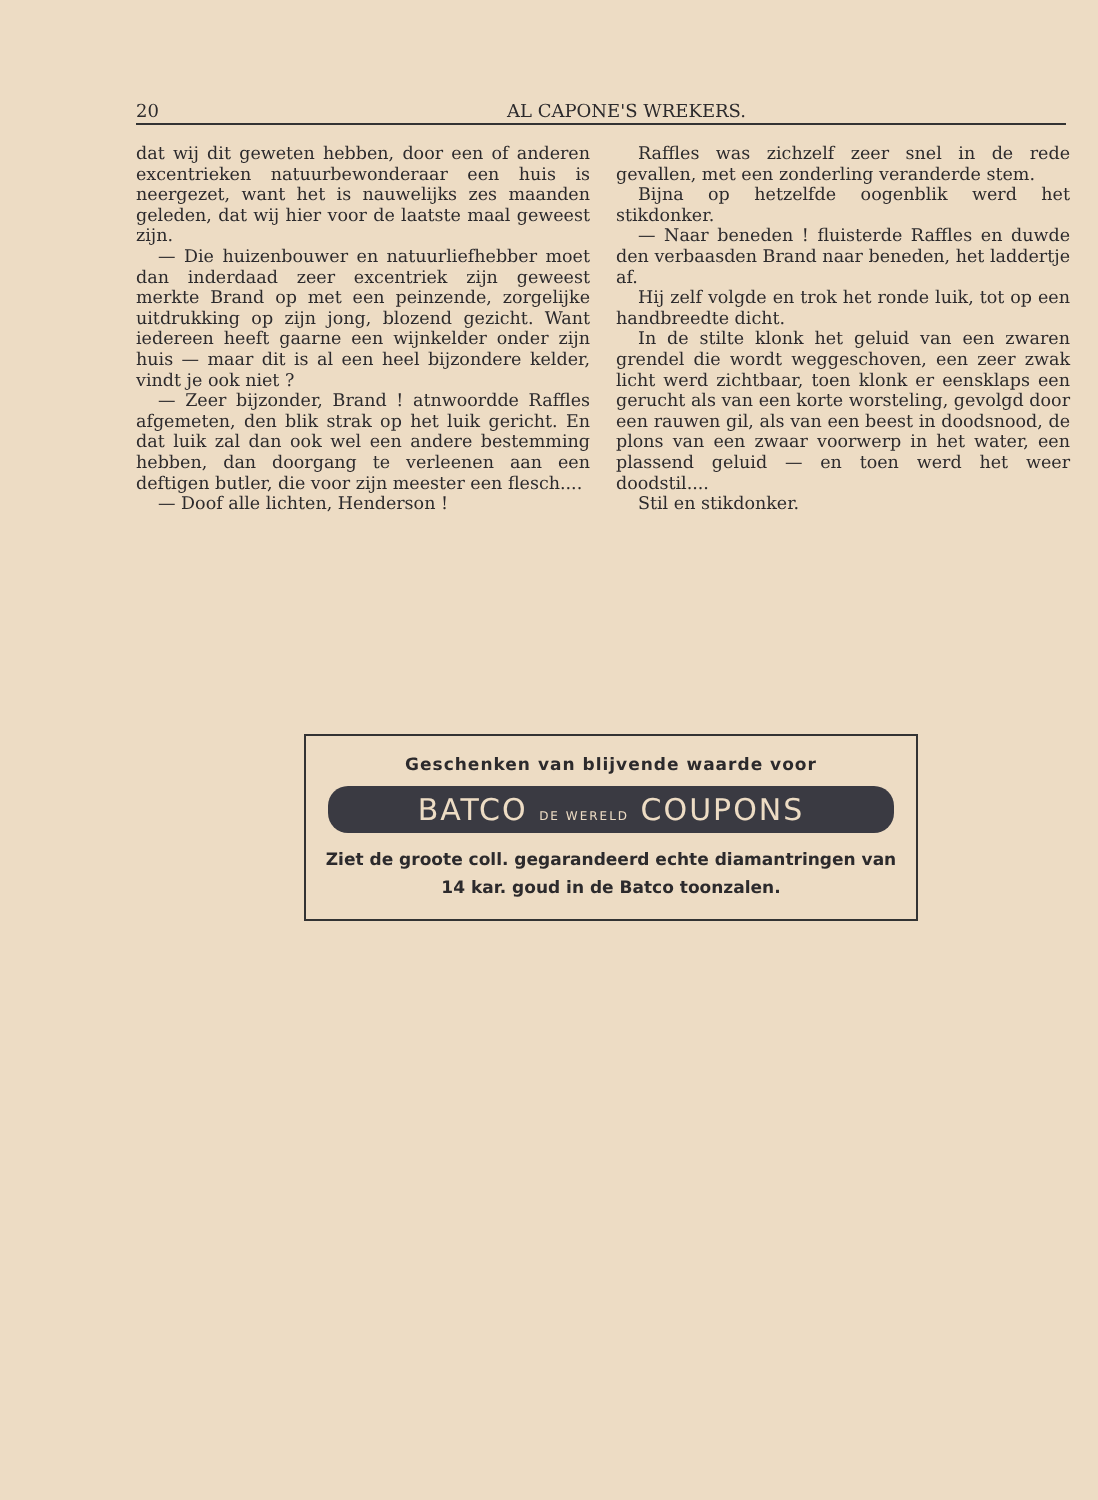20 AL CAPONE'S WREKERS.
dat wij dit geweten hebben, door een of anderen excentrieken natuurbewonderaar een huis is neergezet, want het is nauwelijks zes maanden geleden, dat wij hier voor de laatste maal geweest zijn.
— Die huizenbouwer en natuurliefhebber moet dan inderdaad zeer excentriek zijn geweest merkte Brand op met een peinzende, zorgelijke uitdrukking op zijn jong, blozend gezicht. Want iedereen heeft gaarne een wijnkelder onder zijn huis — maar dit is al een heel bijzondere kelder, vindt je ook niet ?
— Zeer bijzonder, Brand ! atnwoordde Raffles afgemeten, den blik strak op het luik gericht. En dat luik zal dan ook wel een andere bestemming hebben, dan doorgang te verleenen aan een deftigen butler, die voor zijn meester een flesch....
— Doof alle lichten, Henderson !
Raffles was zichzelf zeer snel in de rede gevallen, met een zonderling veranderde stem.
Bijna op hetzelfde oogenblik werd het stikdonker.
— Naar beneden ! fluisterde Raffles en duwde den verbaasden Brand naar beneden, het laddertje af.
Hij zelf volgde en trok het ronde luik, tot op een handbreedte dicht.
In de stilte klonk het geluid van een zwaren grendel die wordt weggeschoven, een zeer zwak licht werd zichtbaar, toen klonk er eensklaps een gerucht als van een korte worsteling, gevolgd door een rauwen gil, als van een beest in doodsnood, de plons van een zwaar voorwerp in het water, een plassend geluid — en toen werd het weer doodstil....
Stil en stikdonker.
Geschenken van blijvende waarde voor
BATCO DE WERELD COUPONS
Ziet de groote coll. gegarandeerd echte diamantringen van 14 kar. goud in de Batco toonzalen.